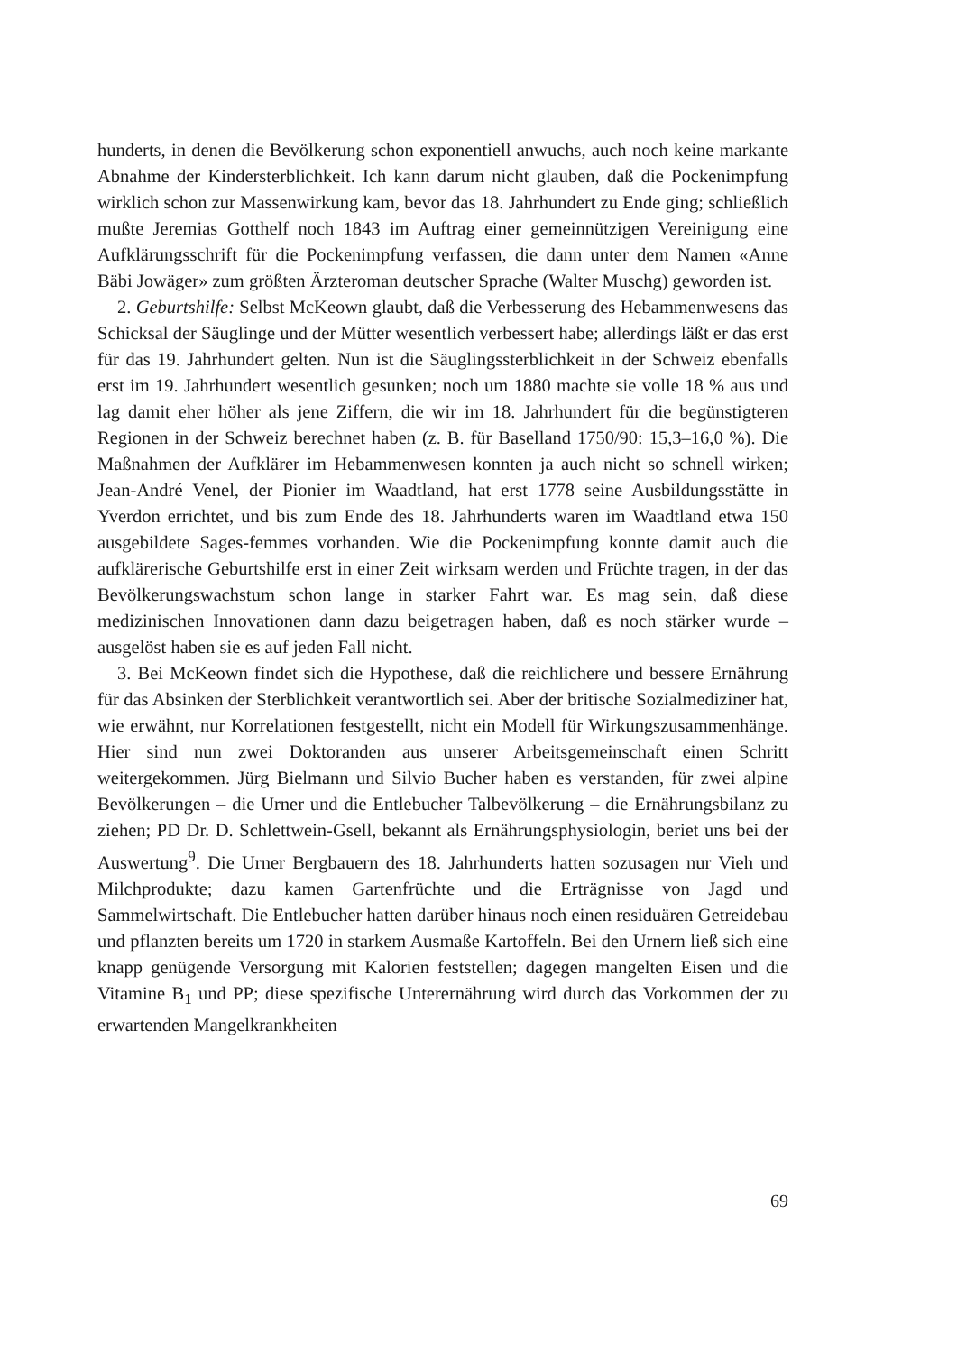hunderts, in denen die Bevölkerung schon exponentiell anwuchs, auch noch keine markante Abnahme der Kindersterblichkeit. Ich kann darum nicht glauben, daß die Pockenimpfung wirklich schon zur Massenwirkung kam, bevor das 18. Jahrhundert zu Ende ging; schließlich mußte Jeremias Gotthelf noch 1843 im Auftrag einer gemeinnützigen Vereinigung eine Aufklärungsschrift für die Pockenimpfung verfassen, die dann unter dem Namen «Anne Bäbi Jowäger» zum größten Ärzteroman deutscher Sprache (Walter Muschg) geworden ist.
2. Geburtshilfe: Selbst McKeown glaubt, daß die Verbesserung des Hebammenwesens das Schicksal der Säuglinge und der Mütter wesentlich verbessert habe; allerdings läßt er das erst für das 19. Jahrhundert gelten. Nun ist die Säuglingssterblichkeit in der Schweiz ebenfalls erst im 19. Jahrhundert wesentlich gesunken; noch um 1880 machte sie volle 18 % aus und lag damit eher höher als jene Ziffern, die wir im 18. Jahrhundert für die begünstigteren Regionen in der Schweiz berechnet haben (z. B. für Baselland 1750/90: 15,3–16,0 %). Die Maßnahmen der Aufklärer im Hebammenwesen konnten ja auch nicht so schnell wirken; Jean-André Venel, der Pionier im Waadtland, hat erst 1778 seine Ausbildungsstätte in Yverdon errichtet, und bis zum Ende des 18. Jahrhunderts waren im Waadtland etwa 150 ausgebildete Sages-femmes vorhanden. Wie die Pockenimpfung konnte damit auch die aufklärerische Geburtshilfe erst in einer Zeit wirksam werden und Früchte tragen, in der das Bevölkerungswachstum schon lange in starker Fahrt war. Es mag sein, daß diese medizinischen Innovationen dann dazu beigetragen haben, daß es noch stärker wurde – ausgelöst haben sie es auf jeden Fall nicht.
3. Bei McKeown findet sich die Hypothese, daß die reichlichere und bessere Ernährung für das Absinken der Sterblichkeit verantwortlich sei. Aber der britische Sozialmediziner hat, wie erwähnt, nur Korrelationen festgestellt, nicht ein Modell für Wirkungszusammenhänge. Hier sind nun zwei Doktoranden aus unserer Arbeitsgemeinschaft einen Schritt weitergekommen. Jürg Bielmann und Silvio Bucher haben es verstanden, für zwei alpine Bevölkerungen – die Urner und die Entlebucher Talbevölkerung – die Ernährungsbilanz zu ziehen; PD Dr. D. Schlettwein-Gsell, bekannt als Ernährungsphysiologin, beriet uns bei der Auswertung<sup>9</sup>. Die Urner Bergbauern des 18. Jahrhunderts hatten sozusagen nur Vieh und Milchprodukte; dazu kamen Gartenfrüchte und die Erträgnisse von Jagd und Sammelwirtschaft. Die Entlebucher hatten darüber hinaus noch einen residuären Getreidebau und pflanzten bereits um 1720 in starkem Ausmaße Kartoffeln. Bei den Urnern ließ sich eine knapp genügende Versorgung mit Kalorien feststellen; dagegen mangelten Eisen und die Vitamine B<sub>1</sub> und PP; diese spezifische Unterernährung wird durch das Vorkommen der zu erwartenden Mangelkrankheiten
69